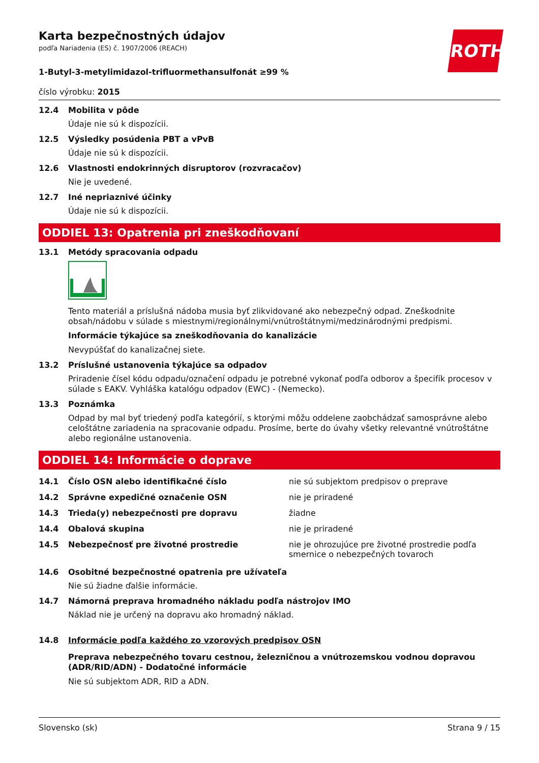ROTH
Karta bezpečnostných údajov
podľa Nariadenia (ES) č. 1907/2006 (REACH)
1-Butyl-3-metylimidazol-trifluormethansulfonát ≥99 %
číslo výrobku: 2015
12.4 Mobilita v pôde
Údaje nie sú k dispozícii.
12.5 Výsledky posúdenia PBT a vPvB
Údaje nie sú k dispozícii.
12.6 Vlastnosti endokrinných disruptorov (rozvracačov)
Nie je uvedené.
12.7 Iné nepriaznivé účinky
Údaje nie sú k dispozícii.
ODDIEL 13: Opatrenia pri zneškodňovaní
13.1 Metódy spracovania odpadu
Tento materiál a príslušná nádoba musia byť zlikvidované ako nebezpečný odpad. Zneškodnite obsah/nádobu v súlade s miestnymi/regionálnymi/vnútroštátnymi/medzinárodnými predpismi.
Informácie týkajúce sa zneškodňovania do kanalizácie
Nevypúšťať do kanalizačnej siete.
13.2 Príslušné ustanovenia týkajúce sa odpadov
Priradenie čísel kódu odpadu/označení odpadu je potrebné vykonať podľa odborov a špecifík procesov v súlade s EAKV. Vyhláška katalógu odpadov (EWC) - (Nemecko).
13.3 Poznámka
Odpad by mal byť triedený podľa kategórií, s ktorými môžu oddelene zaobchádzať samosprávne alebo celoštátne zariadenia na spracovanie odpadu. Prosíme, berte do úvahy všetky relevantné vnútroštátne alebo regionálne ustanovenia.
ODDIEL 14: Informácie o doprave
| 14.1 | Číslo OSN alebo identifikačné číslo | nie sú subjektom predpisov o preprave |
| 14.2 | Správne expedičné označenie OSN | nie je priradené |
| 14.3 | Trieda(y) nebezpečnosti pre dopravu | žiadne |
| 14.4 | Obalová skupina | nie je priradené |
| 14.5 | Nebezpečnosť pre životné prostredie | nie je ohrozujúce pre životné prostredie podľa smernice o nebezpečných tovaroch |
14.6 Osobitné bezpečnostné opatrenia pre užívateľa
Nie sú žiadne ďalšie informácie.
14.7 Námorná preprava hromadného nákladu podľa nástrojov IMO
Náklad nie je určený na dopravu ako hromadný náklad.
14.8 Informácie podľa každého zo vzorových predpisov OSN
Preprava nebezpečného tovaru cestnou, železničnou a vnútrozemskou vodnou dopravou (ADR/RID/ADN) - Dodatočné informácie
Nie sú subjektom ADR, RID a ADN.
Slovensko (sk) Strana 9 / 15